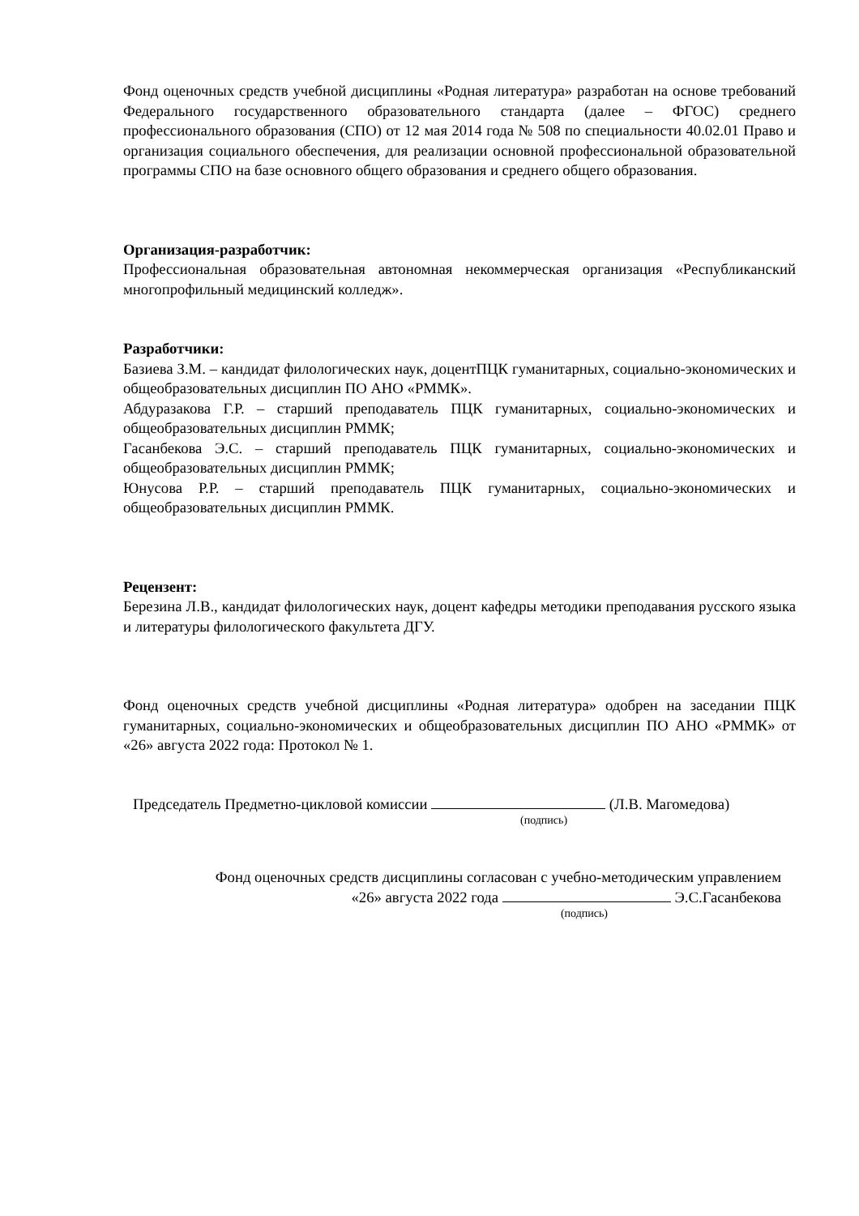Фонд оценочных средств учебной дисциплины «Родная литература» разработан на основе требований Федерального государственного образовательного стандарта (далее – ФГОС) среднего профессионального образования (СПО) от 12 мая 2014 года № 508 по специальности 40.02.01 Право и организация социального обеспечения, для реализации основной профессиональной образовательной программы СПО на базе основного общего образования и среднего общего образования.
Организация-разработчик:
Профессиональная образовательная автономная некоммерческая организация «Республиканский многопрофильный медицинский колледж».
Разработчики:
Базиева З.М. – кандидат филологических наук, доцентПЦК гуманитарных, социально-экономических и общеобразовательных дисциплин ПО АНО «РММК».
Абдуразакова Г.Р. – старший преподаватель ПЦК гуманитарных, социально-экономических и общеобразовательных дисциплин РММК;
Гасанбекова Э.С. – старший преподаватель ПЦК гуманитарных, социально-экономических и общеобразовательных дисциплин РММК;
Юнусова Р.Р. – старший преподаватель ПЦК гуманитарных, социально-экономических и общеобразовательных дисциплин РММК.
Рецензент:
Березина Л.В., кандидат филологических наук, доцент кафедры методики преподавания русского языка и литературы филологического факультета ДГУ.
Фонд оценочных средств учебной дисциплины «Родная литература» одобрен на заседании ПЦК гуманитарных, социально-экономических и общеобразовательных дисциплин ПО АНО «РММК» от «26» августа 2022 года: Протокол № 1.
Председатель Предметно-цикловой комиссии (Л.В. Магомедова)
(подпись)
Фонд оценочных средств дисциплины согласован с учебно-методическим управлением
«26» августа 2022 года Э.С.Гасанбекова
(подпись)